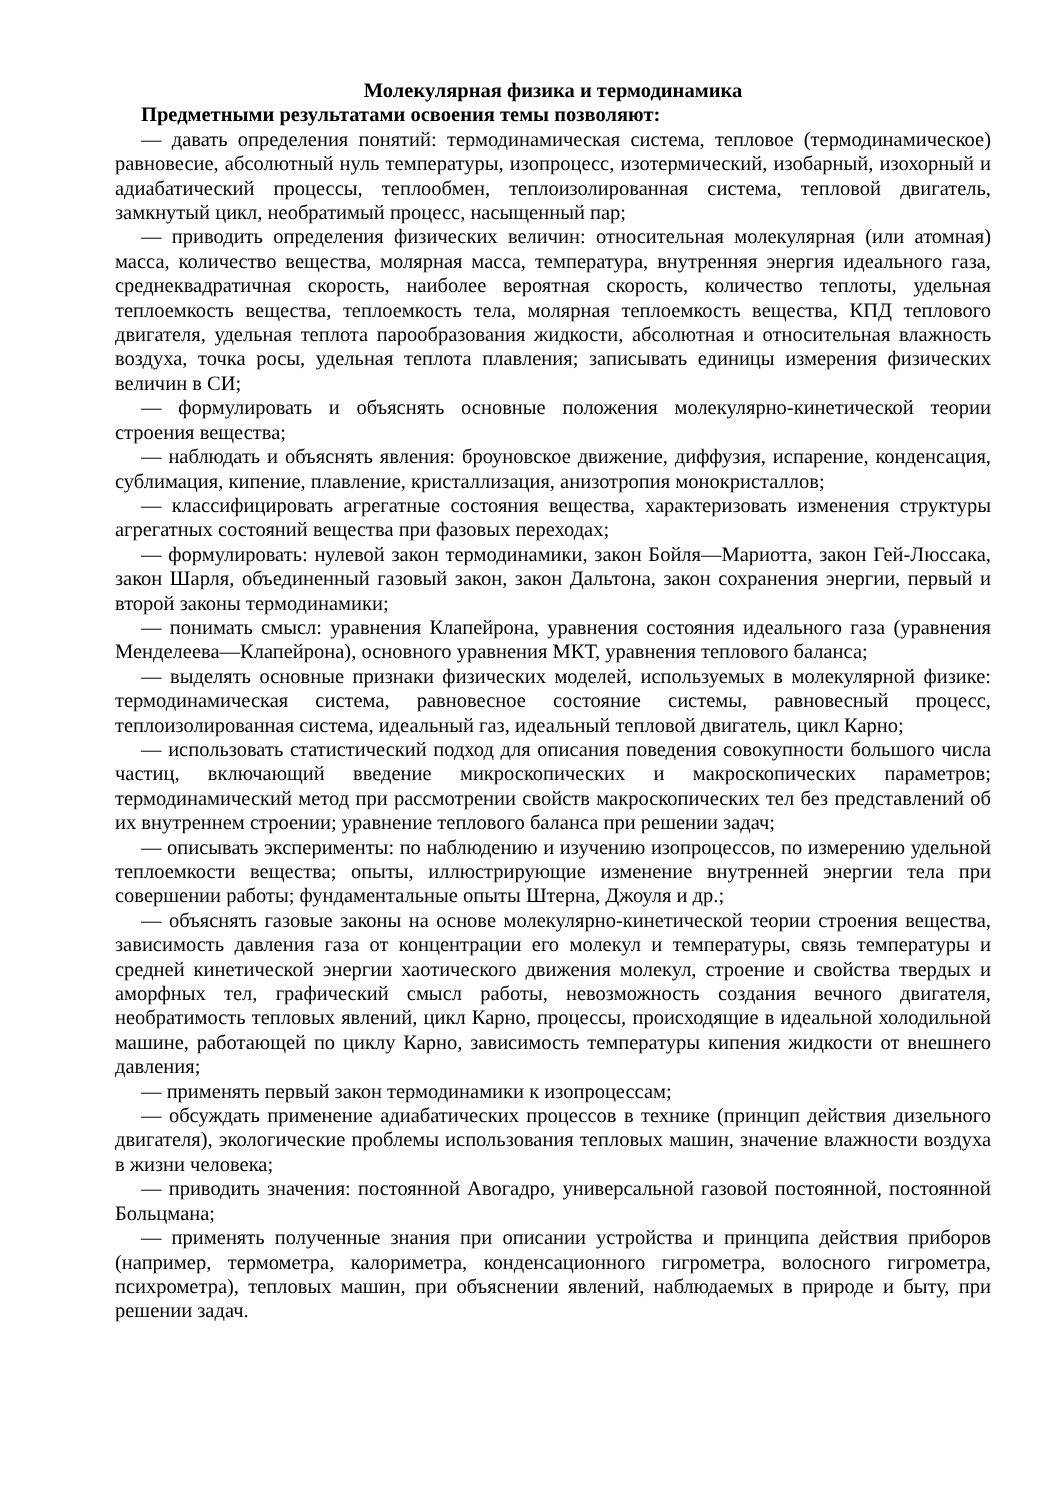Молекулярная физика и термодинамика
Предметными результатами освоения темы позволяют:
— давать определения понятий: термодинамическая система, тепловое (термодинамическое) равновесие, абсолютный нуль температуры, изопроцесс, изотермический, изобарный, изохорный и адиабатический процессы, теплообмен, теплоизолированная система, тепловой двигатель, замкнутый цикл, необратимый процесс, насыщенный пар;
— приводить определения физических величин: относительная молекулярная (или атомная) масса, количество вещества, молярная масса, температура, внутренняя энергия идеального газа, среднеквадратичная скорость, наиболее вероятная скорость, количество теплоты, удельная теплоемкость вещества, теплоемкость тела, молярная теплоемкость вещества, КПД теплового двигателя, удельная теплота парообразования жидкости, абсолютная и относительная влажность воздуха, точка росы, удельная теплота плавления; записывать единицы измерения физических величин в СИ;
— формулировать и объяснять основные положения молекулярно-кинетической теории строения вещества;
— наблюдать и объяснять явления: броуновское движение, диффузия, испарение, конденсация, сублимация, кипение, плавление, кристаллизация, анизотропия монокристаллов;
— классифицировать агрегатные состояния вещества, характеризовать изменения структуры агрегатных состояний вещества при фазовых переходах;
— формулировать: нулевой закон термодинамики, закон Бойля—Мариотта, закон Гей-Люссака, закон Шарля, объединенный газовый закон, закон Дальтона, закон сохранения энергии, первый и второй законы термодинамики;
— понимать смысл: уравнения Клапейрона, уравнения состояния идеального газа (уравнения Менделеева—Клапейрона), основного уравнения МКТ, уравнения теплового баланса;
— выделять основные признаки физических моделей, используемых в молекулярной физике: термодинамическая система, равновесное состояние системы, равновесный процесс, теплоизолированная система, идеальный газ, идеальный тепловой двигатель, цикл Карно;
— использовать статистический подход для описания поведения совокупности большого числа частиц, включающий введение микроскопических и макроскопических параметров; термодинамический метод при рассмотрении свойств макроскопических тел без представлений об их внутреннем строении; уравнение теплового баланса при решении задач;
— описывать эксперименты: по наблюдению и изучению изопроцессов, по измерению удельной теплоемкости вещества; опыты, иллюстрирующие изменение внутренней энергии тела при совершении работы; фундаментальные опыты Штерна, Джоуля и др.;
— объяснять газовые законы на основе молекулярно-кинетической теории строения вещества, зависимость давления газа от концентрации его молекул и температуры, связь температуры и средней кинетической энергии хаотического движения молекул, строение и свойства твердых и аморфных тел, графический смысл работы, невозможность создания вечного двигателя, необратимость тепловых явлений, цикл Карно, процессы, происходящие в идеальной холодильной машине, работающей по циклу Карно, зависимость температуры кипения жидкости от внешнего давления;
— применять первый закон термодинамики к изопроцессам;
— обсуждать применение адиабатических процессов в технике (принцип действия дизельного двигателя), экологические проблемы использования тепловых машин, значение влажности воздуха в жизни человека;
— приводить значения: постоянной Авогадро, универсальной газовой постоянной, постоянной Больцмана;
— применять полученные знания при описании устройства и принципа действия приборов (например, термометра, калориметра, конденсационного гигрометра, волосного гигрометра, психрометра), тепловых машин, при объяснении явлений, наблюдаемых в природе и быту, при решении задач.